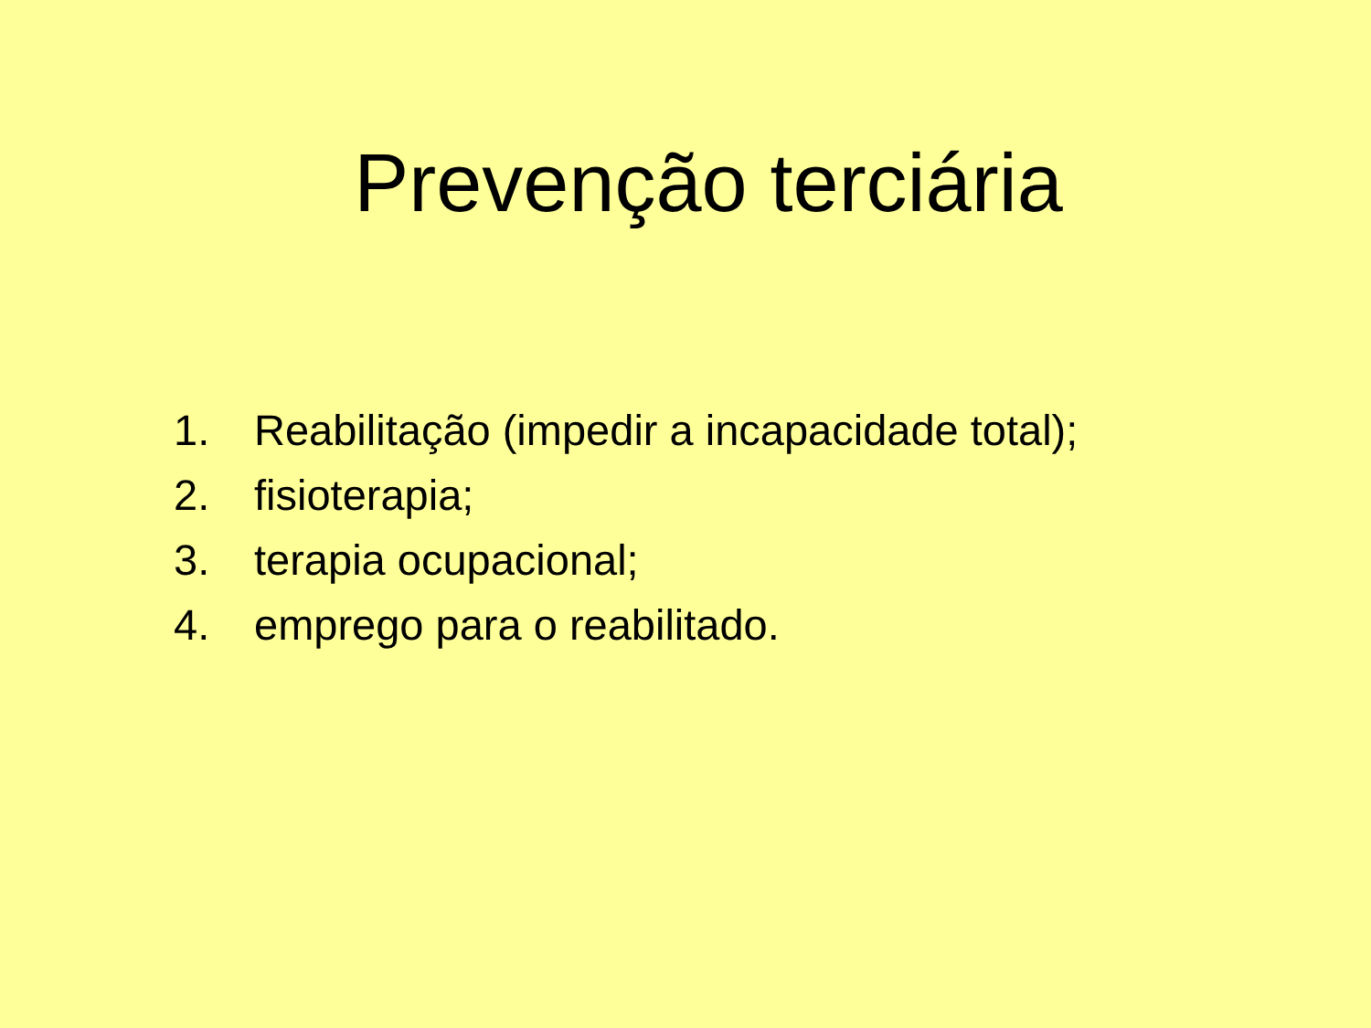Prevenção terciária
1. Reabilitação (impedir a incapacidade total);
2. fisioterapia;
3. terapia ocupacional;
4. emprego para o reabilitado.